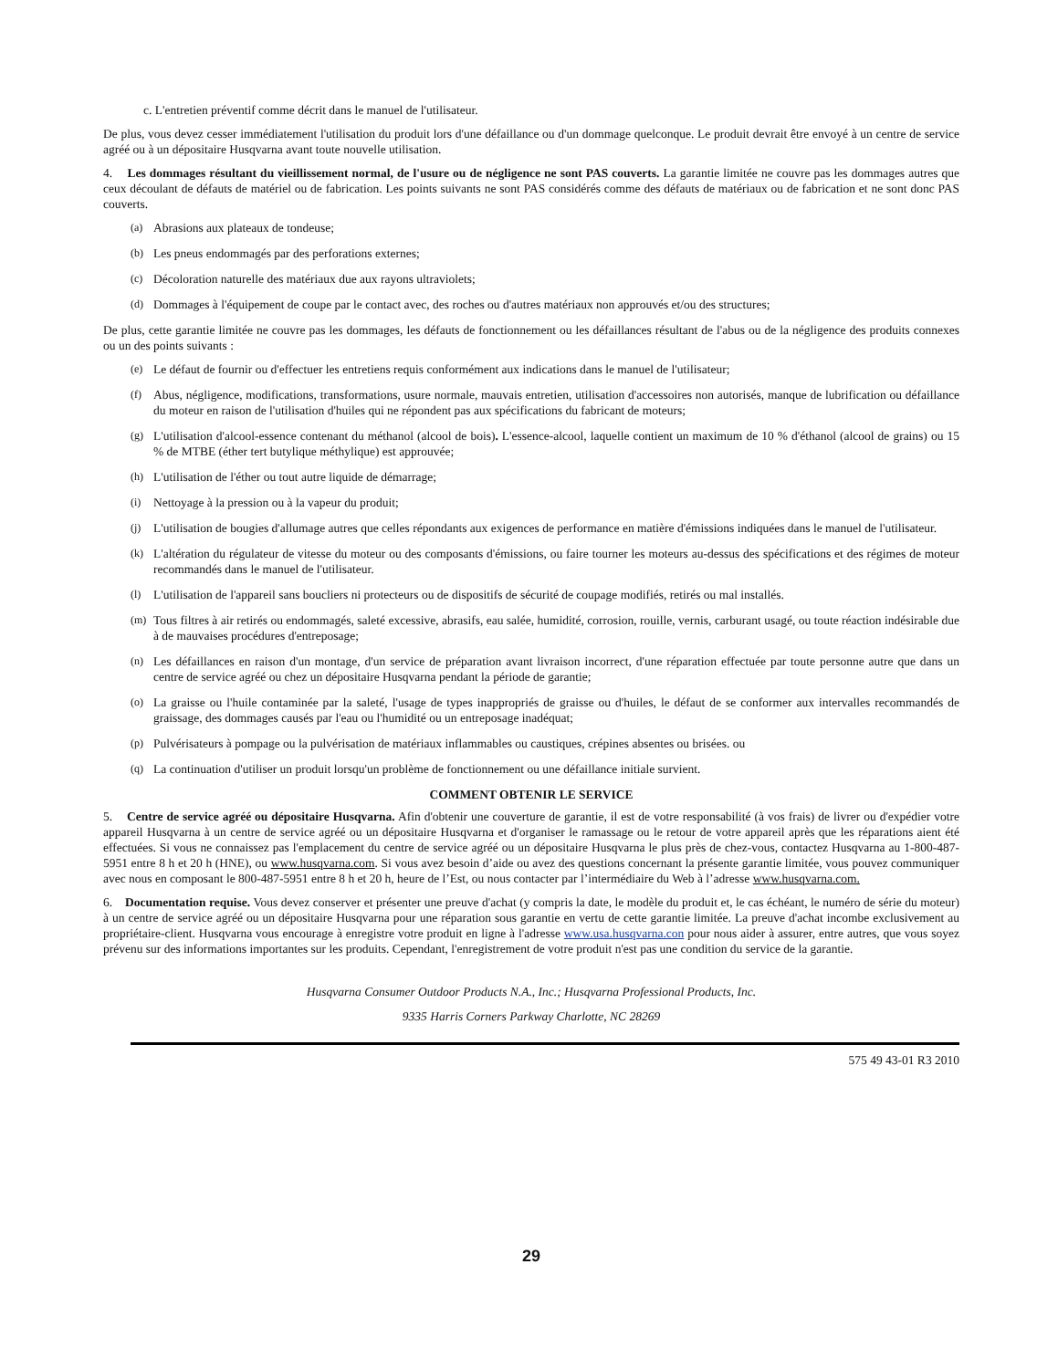c. L'entretien préventif comme décrit dans le manuel de l'utilisateur.
De plus, vous devez cesser immédiatement l'utilisation du produit lors d'une défaillance ou d'un dommage quelconque. Le produit devrait être envoyé à un centre de service agréé ou à un dépositaire Husqvarna avant toute nouvelle utilisation.
4. Les dommages résultant du vieillissement normal, de l'usure ou de négligence ne sont PAS couverts. La garantie limitée ne couvre pas les dommages autres que ceux découlant de défauts de matériel ou de fabrication. Les points suivants ne sont PAS considérés comme des défauts de matériaux ou de fabrication et ne sont donc PAS couverts.
(a) Abrasions aux plateaux de tondeuse;
(b) Les pneus endommagés par des perforations externes;
(c) Décoloration naturelle des matériaux due aux rayons ultraviolets;
(d) Dommages à l'équipement de coupe par le contact avec, des roches ou d'autres matériaux non approuvés et/ou des structures;
De plus, cette garantie limitée ne couvre pas les dommages, les défauts de fonctionnement ou les défaillances résultant de l'abus ou de la négligence des produits connexes ou un des points suivants :
(e) Le défaut de fournir ou d'effectuer les entretiens requis conformément aux indications dans le manuel de l'utilisateur;
(f) Abus, négligence, modifications, transformations, usure normale, mauvais entretien, utilisation d'accessoires non autorisés, manque de lubrification ou défaillance du moteur en raison de l'utilisation d'huiles qui ne répondent pas aux spécifications du fabricant de moteurs;
(g) L'utilisation d'alcool-essence contenant du méthanol (alcool de bois). L'essence-alcool, laquelle contient un maximum de 10 % d'éthanol (alcool de grains) ou 15 % de MTBE (éther tert butylique méthylique) est approuvée;
(h) L'utilisation de l'éther ou tout autre liquide de démarrage;
(i) Nettoyage à la pression ou à la vapeur du produit;
(j) L'utilisation de bougies d'allumage autres que celles répondants aux exigences de performance en matière d'émissions indiquées dans le manuel de l'utilisateur.
(k) L'altération du régulateur de vitesse du moteur ou des composants d'émissions, ou faire tourner les moteurs au-dessus des spécifications et des régimes de moteur recommandés dans le manuel de l'utilisateur.
(l) L'utilisation de l'appareil sans boucliers ni protecteurs ou de dispositifs de sécurité de coupage modifiés, retirés ou mal installés.
(m) Tous filtres à air retirés ou endommagés, saleté excessive, abrasifs, eau salée, humidité, corrosion, rouille, vernis, carburant usagé, ou toute réaction indésirable due à de mauvaises procédures d'entreposage;
(n) Les défaillances en raison d'un montage, d'un service de préparation avant livraison incorrect, d'une réparation effectuée par toute personne autre que dans un centre de service agréé ou chez un dépositaire Husqvarna pendant la période de garantie;
(o) La graisse ou l'huile contaminée par la saleté, l'usage de types inappropriés de graisse ou d'huiles, le défaut de se conformer aux intervalles recommandés de graissage, des dommages causés par l'eau ou l'humidité ou un entreposage inadéquat;
(p) Pulvérisateurs à pompage ou la pulvérisation de matériaux inflammables ou caustiques, crépines absentes ou brisées. ou
(q) La continuation d'utiliser un produit lorsqu'un problème de fonctionnement ou une défaillance initiale survient.
COMMENT OBTENIR LE SERVICE
5. Centre de service agréé ou dépositaire Husqvarna. Afin d'obtenir une couverture de garantie, il est de votre responsabilité (à vos frais) de livrer ou d'expédier votre appareil Husqvarna à un centre de service agréé ou un dépositaire Husqvarna et d'organiser le ramassage ou le retour de votre appareil après que les réparations aient été effectuées. Si vous ne connaissez pas l'emplacement du centre de service agréé ou un dépositaire Husqvarna le plus près de chez-vous, contactez Husqvarna au 1-800-487-5951 entre 8 h et 20 h (HNE), ou www.husqvarna.com. Si vous avez besoin d’aide ou avez des questions concernant la présente garantie limitée, vous pouvez communiquer avec nous en composant le 800-487-5951 entre 8 h et 20 h, heure de l’Est, ou nous contacter par l’intermédiaire du Web à l’adresse www.husqvarna.com.
6. Documentation requise. Vous devez conserver et présenter une preuve d'achat (y compris la date, le modèle du produit et, le cas échéant, le numéro de série du moteur) à un centre de service agréé ou un dépositaire Husqvarna pour une réparation sous garantie en vertu de cette garantie limitée. La preuve d'achat incombe exclusivement au propriétaire-client. Husqvarna vous encourage à enregistre votre produit en ligne à l'adresse www.usa.husqvarna.con pour nous aider à assurer, entre autres, que vous soyez prévenu sur des informations importantes sur les produits. Cependant, l'enregistrement de votre produit n'est pas une condition du service de la garantie.
Husqvarna Consumer Outdoor Products N.A., Inc.; Husqvarna Professional Products, Inc.
9335 Harris Corners Parkway Charlotte, NC 28269
575 49 43-01 R3 2010
29